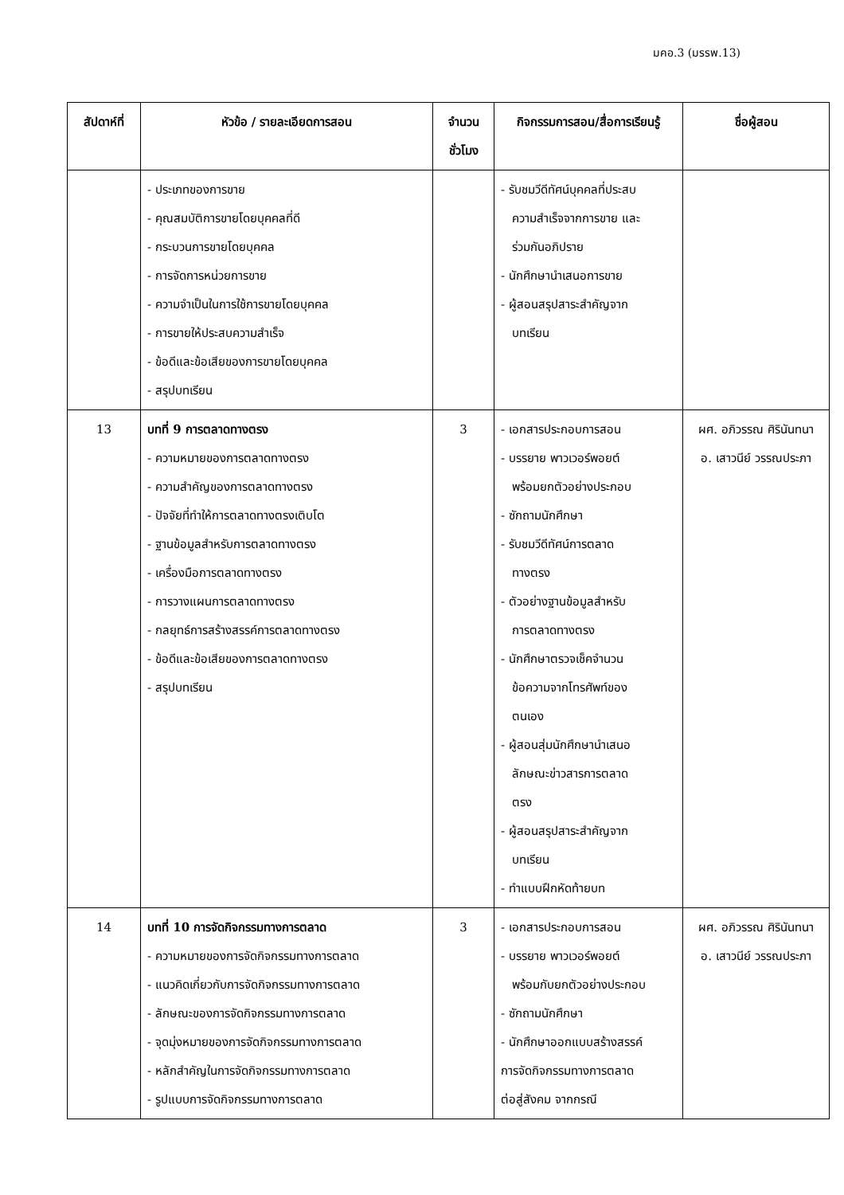มคอ.3 (มรรพ.13)
| สัปดาห์ที่ | หัวข้อ / รายละเอียดการสอน | จำนวน ชั่วโมง | กิจกรรมการสอน/สื่อการเรียนรู้ | ชื่อผู้สอน |
| --- | --- | --- | --- | --- |
| | - ประเภทของการขาย - คุณสมบัติการขายโดยบุคคลที่ดี - กระบวนการขายโดยบุคคล - การจัดการหน่วยการขาย - ความจำเป็นในการใช้การขายโดยบุคคล - การขายให้ประสบความสำเร็จ - ข้อดีและข้อเสียของการขายโดยบุคคล - สรุปบทเรียน | | - รับชมวีดีทัศน์บุคคลที่ประสบ ความสำเร็จจากการขาย และ ร่วมกันอภิปราย - นักศึกษานำเสนอการขาย - ผู้สอนสรุปสาระสำคัญจาก บทเรียน | |
| 13 | บทที่ 9 การตลาดทางตรง - ความหมายของการตลาดทางตรง - ความสำคัญของการตลาดทางตรง - ปัจจัยที่ทำให้การตลาดทางตรงเติบโต - ฐานข้อมูลสำหรับการตลาดทางตรง - เครื่องมือการตลาดทางตรง - การวางแผนการตลาดทางตรง - กลยุทธ์การสร้างสรรค์การตลาดทางตรง - ข้อดีและข้อเสียของการตลาดทางตรง - สรุปบทเรียน | 3 | - เอกสารประกอบการสอน - บรรยาย พาวเวอร์พอยต์ พร้อมยกตัวอย่างประกอบ - ซักถามนักศึกษา - รับชมวีดีทัศน์การตลาด ทางตรง - ตัวอย่างฐานข้อมูลสำหรับ การตลาดทางตรง - นักศึกษาตรวจเช็คจำนวน ข้อความจากโทรศัพท์ของ ตนเอง - ผู้สอนสุ่มนักศึกษานำเสนอ ลักษณะข่าวสารการตลาด ตรง - ผู้สอนสรุปสาระสำคัญจาก บทเรียน - ทำแบบฝึกหัดท้ายบท | ผศ. อภิวรรณ ศิรินันทนา อ. เสาวนีย์ วรรณประภา |
| 14 | บทที่ 10 การจัดกิจกรรมทางการตลาด - ความหมายของการจัดกิจกรรมทางการตลาด - แนวคิดเกี่ยวกับการจัดกิจกรรมทางการตลาด - ลักษณะของการจัดกิจกรรมทางการตลาด - จุดมุ่งหมายของการจัดกิจกรรมทางการตลาด - หลักสำคัญในการจัดกิจกรรมทางการตลาด - รูปแบบการจัดกิจกรรมทางการตลาด | 3 | - เอกสารประกอบการสอน - บรรยาย พาวเวอร์พอยต์ พร้อมกับยกตัวอย่างประกอบ - ซักถามนักศึกษา - นักศึกษาออกแบบสร้างสรรค์ การจัดกิจกรรมทางการตลาด ต่อสู่สังคม จากกรณี | ผศ. อภิวรรณ ศิรินันทนา อ. เสาวนีย์ วรรณประภา |